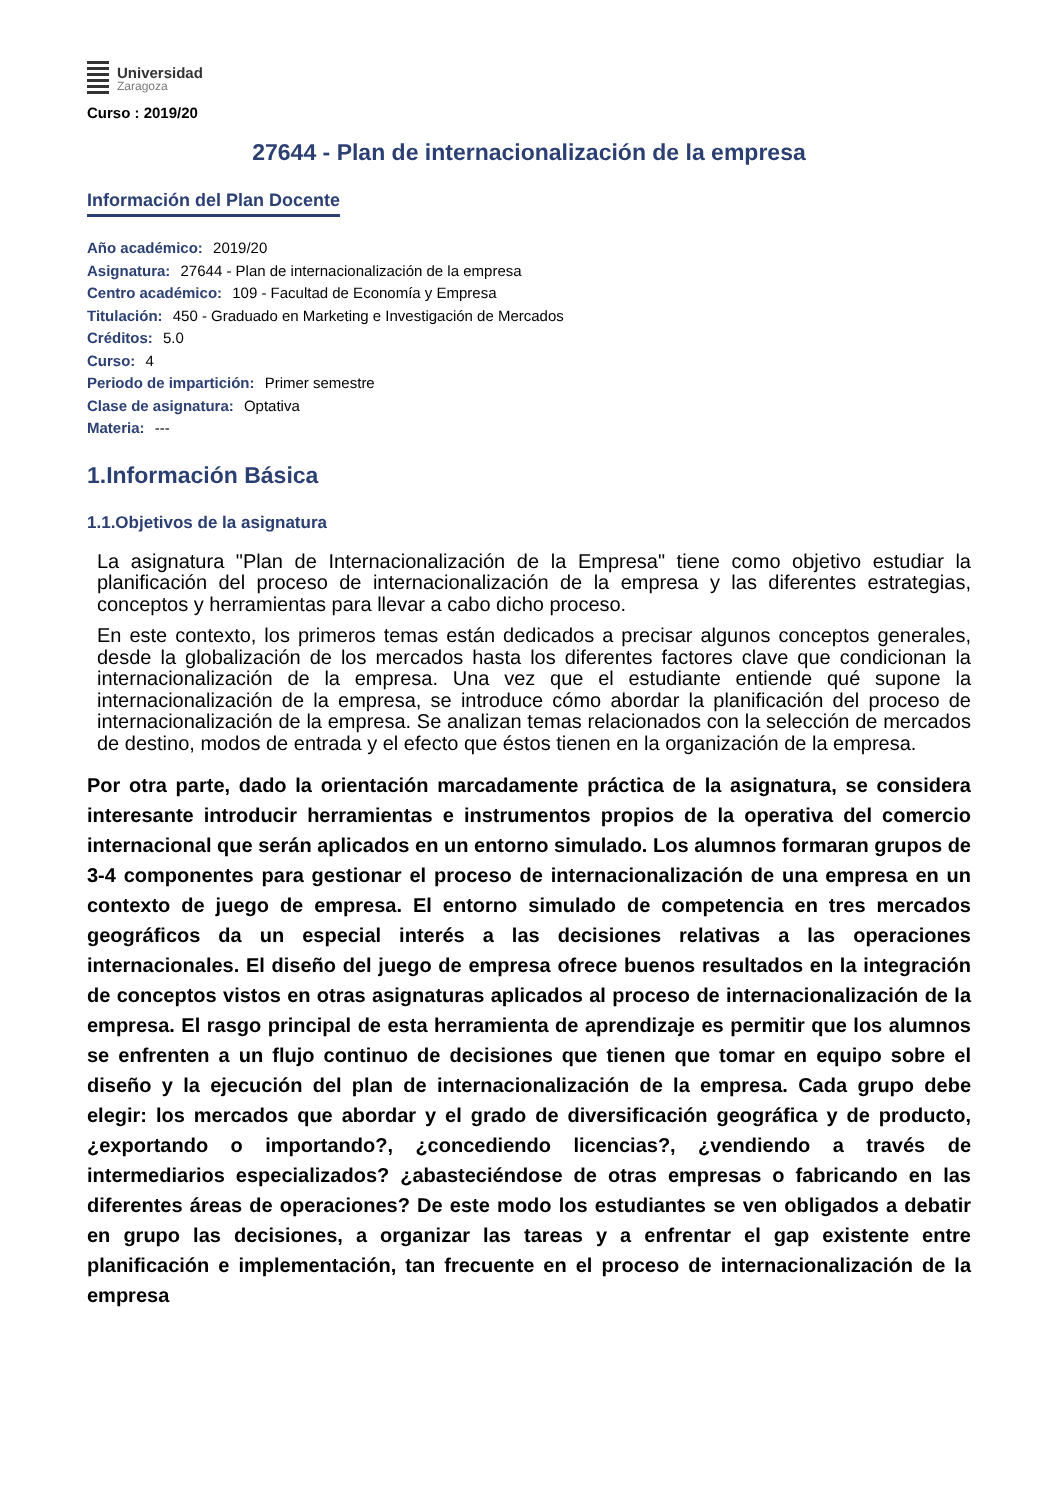Universidad
Zaragoza
Curso : 2019/20
27644 - Plan de internacionalización de la empresa
Información del Plan Docente
Año académico: 2019/20
Asignatura: 27644 - Plan de internacionalización de la empresa
Centro académico: 109 - Facultad de Economía y Empresa
Titulación: 450 - Graduado en Marketing e Investigación de Mercados
Créditos: 5.0
Curso: 4
Periodo de impartición: Primer semestre
Clase de asignatura: Optativa
Materia: ---
1.Información Básica
1.1.Objetivos de la asignatura
La asignatura "Plan de Internacionalización de la Empresa" tiene como objetivo estudiar la planificación del proceso de internacionalización de la empresa y las diferentes estrategias, conceptos y herramientas para llevar a cabo dicho proceso.
En este contexto, los primeros temas están dedicados a precisar algunos conceptos generales, desde la globalización de los mercados hasta los diferentes factores clave que condicionan la internacionalización de la empresa. Una vez que el estudiante entiende qué supone la internacionalización de la empresa, se introduce cómo abordar la planificación del proceso de internacionalización de la empresa. Se analizan temas relacionados con la selección de mercados de destino, modos de entrada y el efecto que éstos tienen en la organización de la empresa.
Por otra parte, dado la orientación marcadamente práctica de la asignatura, se considera interesante introducir herramientas e instrumentos propios de la operativa del comercio internacional que serán aplicados en un entorno simulado. Los alumnos formaran grupos de 3-4 componentes para gestionar el proceso de internacionalización de una empresa en un contexto de juego de empresa. El entorno simulado de competencia en tres mercados geográficos da un especial interés a las decisiones relativas a las operaciones internacionales. El diseño del juego de empresa ofrece buenos resultados en la integración de conceptos vistos en otras asignaturas aplicados al proceso de internacionalización de la empresa. El rasgo principal de esta herramienta de aprendizaje es permitir que los alumnos se enfrenten a un flujo continuo de decisiones que tienen que tomar en equipo sobre el diseño y la ejecución del plan de internacionalización de la empresa. Cada grupo debe elegir: los mercados que abordar y el grado de diversificación geográfica y de producto, ¿exportando o importando?, ¿concediendo licencias?, ¿vendiendo a través de intermediarios especializados? ¿abasteciéndose de otras empresas o fabricando en las diferentes áreas de operaciones? De este modo los estudiantes se ven obligados a debatir en grupo las decisiones, a organizar las tareas y a enfrentar el gap existente entre planificación e implementación, tan frecuente en el proceso de internacionalización de la empresa